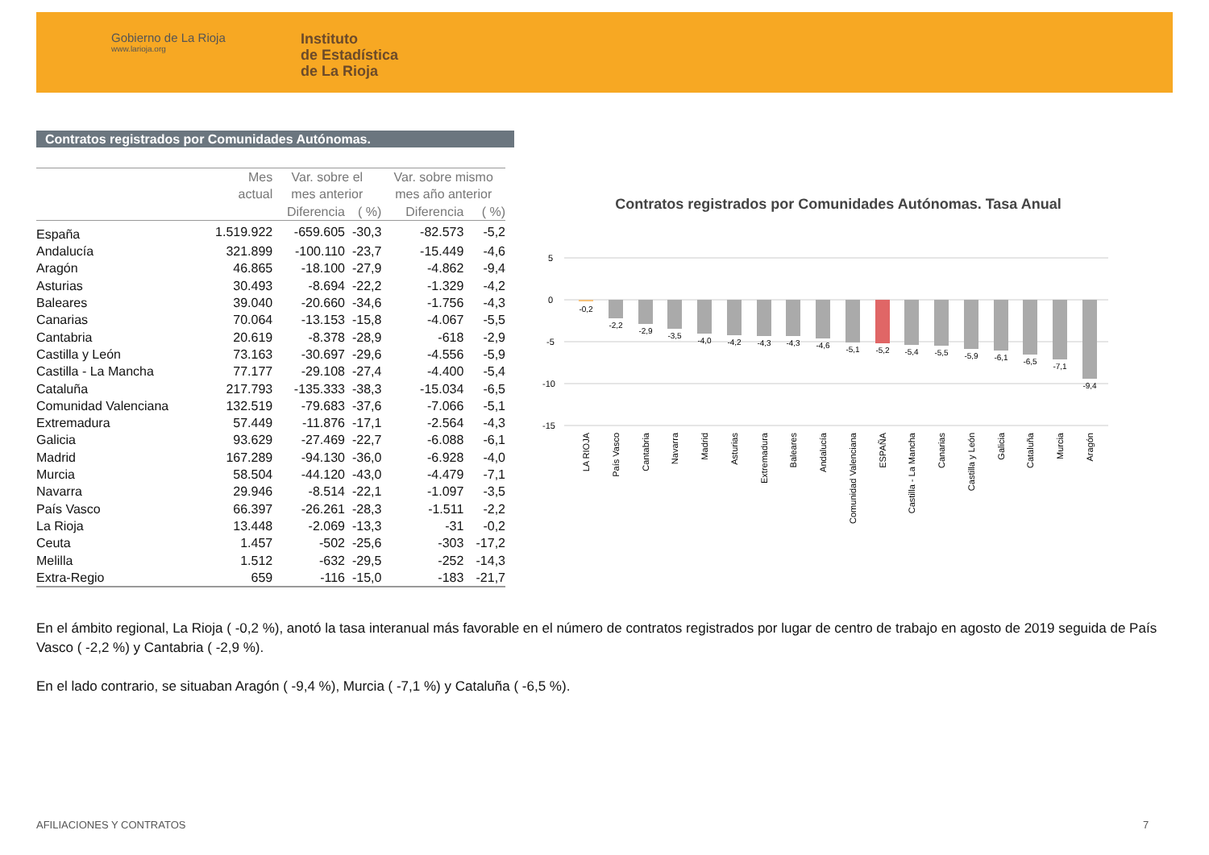Gobierno de La Rioja
www.larioja.org
Instituto
de Estadística
de La Rioja
Contratos registrados por Comunidades Autónomas.
| | Mes actual | Var. sobre el mes anterior | | Var. sobre mismo mes año anterior | |
| --- | --- | --- | --- | --- | --- |
| | | Diferencia | ( %) | Diferencia | ( %) |
| España | 1.519.922 | -659.605 | -30,3 | -82.573 | -5,2 |
| Andalucía | 321.899 | -100.110 | -23,7 | -15.449 | -4,6 |
| Aragón | 46.865 | -18.100 | -27,9 | -4.862 | -9,4 |
| Asturias | 30.493 | -8.694 | -22,2 | -1.329 | -4,2 |
| Baleares | 39.040 | -20.660 | -34,6 | -1.756 | -4,3 |
| Canarias | 70.064 | -13.153 | -15,8 | -4.067 | -5,5 |
| Cantabria | 20.619 | -8.378 | -28,9 | -618 | -2,9 |
| Castilla y León | 73.163 | -30.697 | -29,6 | -4.556 | -5,9 |
| Castilla - La Mancha | 77.177 | -29.108 | -27,4 | -4.400 | -5,4 |
| Cataluña | 217.793 | -135.333 | -38,3 | -15.034 | -6,5 |
| Comunidad Valenciana | 132.519 | -79.683 | -37,6 | -7.066 | -5,1 |
| Extremadura | 57.449 | -11.876 | -17,1 | -2.564 | -4,3 |
| Galicia | 93.629 | -27.469 | -22,7 | -6.088 | -6,1 |
| Madrid | 167.289 | -94.130 | -36,0 | -6.928 | -4,0 |
| Murcia | 58.504 | -44.120 | -43,0 | -4.479 | -7,1 |
| Navarra | 29.946 | -8.514 | -22,1 | -1.097 | -3,5 |
| País Vasco | 66.397 | -26.261 | -28,3 | -1.511 | -2,2 |
| La Rioja | 13.448 | -2.069 | -13,3 | -31 | -0,2 |
| Ceuta | 1.457 | -502 | -25,6 | -303 | -17,2 |
| Melilla | 1.512 | -632 | -29,5 | -252 | -14,3 |
| Extra-Regio | 659 | -116 | -15,0 | -183 | -21,7 |
Contratos registrados por Comunidades Autónomas. Tasa Anual
5
0
-5
-10
-15
-0,2
-2,2
-2,9
-3,5
-4,0
-4,2
-4,3
-4,3
-4,6
-5,1
-5,2
-5,4
-5,5
-5,9
-6,1
-6,5
-7,1
-9,4
LA RIOJA
País Vasco
Cantabria
Navarra
Madrid
Asturias
Extremadura
Baleares
Andalucía
Comunidad Valenciana
ESPAÑA
Castilla - La Mancha
Canarias
Castilla y León
Galicia
Cataluña
Murcia
Aragón
En el ámbito regional, La Rioja ( -0,2 %), anotó la tasa interanual más favorable en el número de contratos registrados por lugar de centro de trabajo en agosto de 2019 seguida de País Vasco ( -2,2 %) y Cantabria ( -2,9 %).
En el lado contrario, se situaban Aragón ( -9,4 %), Murcia ( -7,1 %) y Cataluña ( -6,5 %).
AFILIACIONES Y CONTRATOS 7